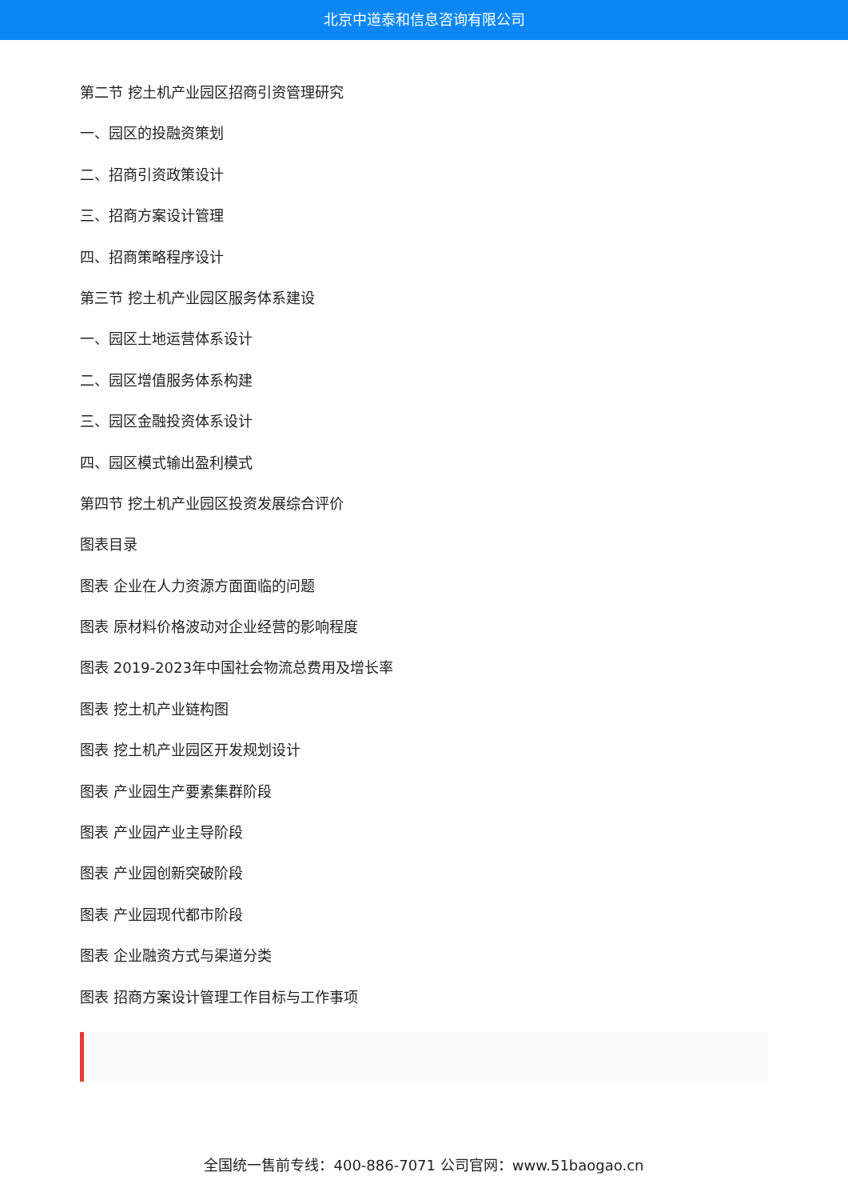北京中道泰和信息咨询有限公司
第二节 挖土机产业园区招商引资管理研究
一、园区的投融资策划
二、招商引资政策设计
三、招商方案设计管理
四、招商策略程序设计
第三节 挖土机产业园区服务体系建设
一、园区土地运营体系设计
二、园区增值服务体系构建
三、园区金融投资体系设计
四、园区模式输出盈利模式
第四节 挖土机产业园区投资发展综合评价
图表目录
图表 企业在人力资源方面面临的问题
图表 原材料价格波动对企业经营的影响程度
图表 2019-2023年中国社会物流总费用及增长率
图表 挖土机产业链构图
图表 挖土机产业园区开发规划设计
图表 产业园生产要素集群阶段
图表 产业园产业主导阶段
图表 产业园创新突破阶段
图表 产业园现代都市阶段
图表 企业融资方式与渠道分类
图表 招商方案设计管理工作目标与工作事项
全国统一售前专线：400-886-7071 公司官网：www.51baogao.cn